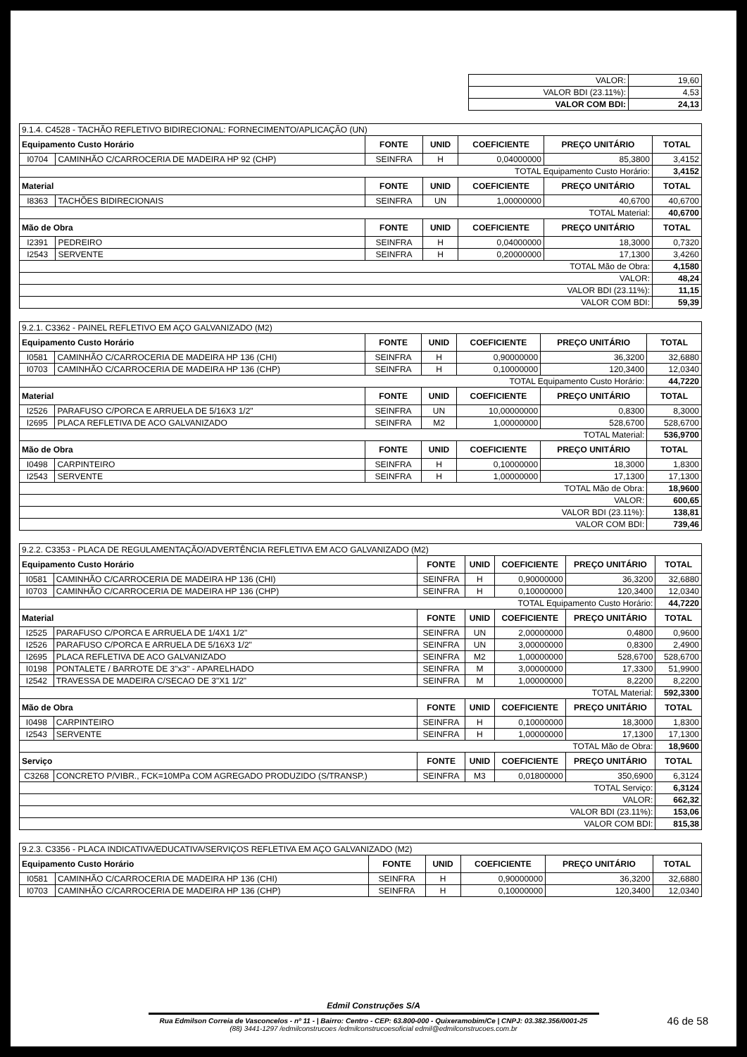| VALOR: | 19,60 |
| VALOR BDI (23.11%): | 4,53 |
| VALOR COM BDI: | 24,13 |
| 9.1.4. C4528 - TACHÃO REFLETIVO BIDIRECIONAL: FORNECIMENTO/APLICAÇÃO (UN) | | | | | | |
| Equipamento Custo Horário | | FONTE | UNID | COEFICIENTE | PREÇO UNITÁRIO | TOTAL |
| I0704 | CAMINHÃO C/CARROCERIA DE MADEIRA HP 92 (CHP) | SEINFRA | H | 0,04000000 | 85,3800 | 3,4152 |
| TOTAL Equipamento Custo Horário: | | | | | | 3,4152 |
| Material | | FONTE | UNID | COEFICIENTE | PREÇO UNITÁRIO | TOTAL |
| I8363 | TACHÕES BIDIRECIONAIS | SEINFRA | UN | 1,00000000 | 40,6700 | 40,6700 |
| TOTAL Material: | | | | | | 40,6700 |
| Mão de Obra | | FONTE | UNID | COEFICIENTE | PREÇO UNITÁRIO | TOTAL |
| I2391 | PEDREIRO | SEINFRA | H | 0,04000000 | 18,3000 | 0,7320 |
| I2543 | SERVENTE | SEINFRA | H | 0,20000000 | 17,1300 | 3,4260 |
| TOTAL Mão de Obra: | | | | | | 4,1580 |
| VALOR: | | | | | | 48,24 |
| VALOR BDI (23.11%): | | | | | | 11,15 |
| VALOR COM BDI: | | | | | | 59,39 |
| 9.2.1. C3362 - PAINEL REFLETIVO EM AÇO GALVANIZADO (M2) | | | | | | |
| Equipamento Custo Horário | | FONTE | UNID | COEFICIENTE | PREÇO UNITÁRIO | TOTAL |
| I0581 | CAMINHÃO C/CARROCERIA DE MADEIRA HP 136 (CHI) | SEINFRA | H | 0,90000000 | 36,3200 | 32,6880 |
| I0703 | CAMINHÃO C/CARROCERIA DE MADEIRA HP 136 (CHP) | SEINFRA | H | 0,10000000 | 120,3400 | 12,0340 |
| TOTAL Equipamento Custo Horário: | | | | | | 44,7220 |
| Material | | FONTE | UNID | COEFICIENTE | PREÇO UNITÁRIO | TOTAL |
| I2526 | PARAFUSO C/PORCA E ARRUELA DE 5/16X3 1/2" | SEINFRA | UN | 10,00000000 | 0,8300 | 8,3000 |
| I2695 | PLACA REFLETIVA DE ACO GALVANIZADO | SEINFRA | M2 | 1,00000000 | 528,6700 | 528,6700 |
| TOTAL Material: | | | | | | 536,9700 |
| Mão de Obra | | FONTE | UNID | COEFICIENTE | PREÇO UNITÁRIO | TOTAL |
| I0498 | CARPINTEIRO | SEINFRA | H | 0,10000000 | 18,3000 | 1,8300 |
| I2543 | SERVENTE | SEINFRA | H | 1,00000000 | 17,1300 | 17,1300 |
| TOTAL Mão de Obra: | | | | | | 18,9600 |
| VALOR: | | | | | | 600,65 |
| VALOR BDI (23.11%): | | | | | | 138,81 |
| VALOR COM BDI: | | | | | | 739,46 |
| 9.2.2. C3353 - PLACA DE REGULAMENTAÇÃO/ADVERTÊNCIA REFLETIVA EM ACO GALVANIZADO (M2) | | | | | | |
| Equipamento Custo Horário | | FONTE | UNID | COEFICIENTE | PREÇO UNITÁRIO | TOTAL |
| I0581 | CAMINHÃO C/CARROCERIA DE MADEIRA HP 136 (CHI) | SEINFRA | H | 0,90000000 | 36,3200 | 32,6880 |
| I0703 | CAMINHÃO C/CARROCERIA DE MADEIRA HP 136 (CHP) | SEINFRA | H | 0,10000000 | 120,3400 | 12,0340 |
| TOTAL Equipamento Custo Horário: | | | | | | 44,7220 |
| Material | | FONTE | UNID | COEFICIENTE | PREÇO UNITÁRIO | TOTAL |
| I2525 | PARAFUSO C/PORCA E ARRUELA DE 1/4X1 1/2" | SEINFRA | UN | 2,00000000 | 0,4800 | 0,9600 |
| I2526 | PARAFUSO C/PORCA E ARRUELA DE 5/16X3 1/2" | SEINFRA | UN | 3,00000000 | 0,8300 | 2,4900 |
| I2695 | PLACA REFLETIVA DE ACO GALVANIZADO | SEINFRA | M2 | 1,00000000 | 528,6700 | 528,6700 |
| I0198 | PONTALETE / BARROTE DE 3"x3" - APARELHADO | SEINFRA | M | 3,00000000 | 17,3300 | 51,9900 |
| I2542 | TRAVESSA DE MADEIRA C/SECAO DE 3"X1 1/2" | SEINFRA | M | 1,00000000 | 8,2200 | 8,2200 |
| TOTAL Material: | | | | | | 592,3300 |
| Mão de Obra | | FONTE | UNID | COEFICIENTE | PREÇO UNITÁRIO | TOTAL |
| I0498 | CARPINTEIRO | SEINFRA | H | 0,10000000 | 18,3000 | 1,8300 |
| I2543 | SERVENTE | SEINFRA | H | 1,00000000 | 17,1300 | 17,1300 |
| TOTAL Mão de Obra: | | | | | | 18,9600 |
| Serviço | | FONTE | UNID | COEFICIENTE | PREÇO UNITÁRIO | TOTAL |
| C3268 | CONCRETO P/VIBR., FCK=10MPa COM AGREGADO PRODUZIDO (S/TRANSP.) | SEINFRA | M3 | 0,01800000 | 350,6900 | 6,3124 |
| TOTAL Serviço: | | | | | | 6,3124 |
| VALOR: | | | | | | 662,32 |
| VALOR BDI (23.11%): | | | | | | 153,06 |
| VALOR COM BDI: | | | | | | 815,38 |
| 9.2.3. C3356 - PLACA INDICATIVA/EDUCATIVA/SERVIÇOS REFLETIVA EM AÇO GALVANIZADO (M2) | | | | | | |
| Equipamento Custo Horário | | FONTE | UNID | COEFICIENTE | PREÇO UNITÁRIO | TOTAL |
| I0581 | CAMINHÃO C/CARROCERIA DE MADEIRA HP 136 (CHI) | SEINFRA | H | 0,90000000 | 36,3200 | 32,6880 |
| I0703 | CAMINHÃO C/CARROCERIA DE MADEIRA HP 136 (CHP) | SEINFRA | H | 0,10000000 | 120,3400 | 12,0340 |
Edmil Construções S/A
Rua Edmilson Correia de Vasconcelos - nº 11 - | Bairro: Centro - CEP: 63.800-000 - Quixeramobim/Ce | CNPJ: 03.382.356/0001-25
(88) 3441-1297 /edmilconstrucoes /edmilconstrucoesoficial edmil@edmilconstrucoes.com.br
46 de 58